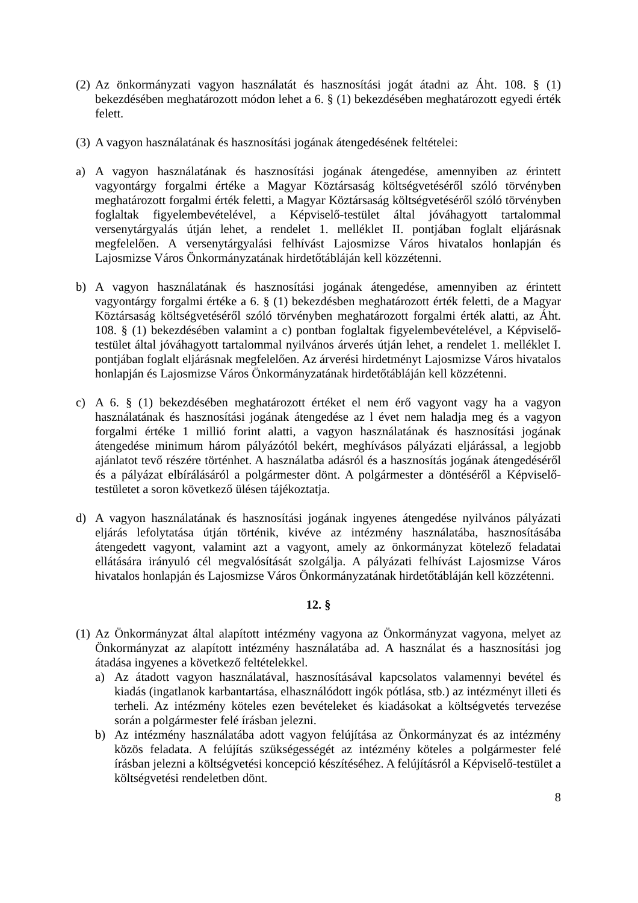(2) Az önkormányzati vagyon használatát és hasznosítási jogát átadni az Áht. 108. § (1) bekezdésében meghatározott módon lehet a 6. § (1) bekezdésében meghatározott egyedi érték felett.
(3) A vagyon használatának és hasznosítási jogának átengedésének feltételei:
a) A vagyon használatának és hasznosítási jogának átengedése, amennyiben az érintett vagyontárgy forgalmi értéke a Magyar Köztársaság költségvetéséről szóló törvényben meghatározott forgalmi érték feletti, a Magyar Köztársaság költségvetéséről szóló törvényben foglaltak figyelembevételével, a Képviselő-testület által jóváhagyott tartalommal versenytárgyalás útján lehet, a rendelet 1. melléklet II. pontjában foglalt eljárásnak megfelelően. A versenytárgyalási felhívást Lajosmizse Város hivatalos honlapján és Lajosmizse Város Önkormányzatának hirdetőtábláján kell közzétenni.
b) A vagyon használatának és hasznosítási jogának átengedése, amennyiben az érintett vagyontárgy forgalmi értéke a 6. § (1) bekezdésben meghatározott érték feletti, de a Magyar Köztársaság költségvetéséről szóló törvényben meghatározott forgalmi érték alatti, az Áht. 108. § (1) bekezdésében valamint a c) pontban foglaltak figyelembevételével, a Képviselő-testület által jóváhagyott tartalommal nyilvános árverés útján lehet, a rendelet 1. melléklet I. pontjában foglalt eljárásnak megfelelően. Az árverési hirdetményt Lajosmizse Város hivatalos honlapján és Lajosmizse Város Önkormányzatának hirdetőtábláján kell közzétenni.
c) A 6. § (1) bekezdésében meghatározott értéket el nem érő vagyont vagy ha a vagyon használatának és hasznosítási jogának átengedése az l évet nem haladja meg és a vagyon forgalmi értéke 1 millió forint alatti, a vagyon használatának és hasznosítási jogának átengedése minimum három pályázótól bekért, meghívásos pályázati eljárással, a legjobb ajánlatot tevő részére történhet. A használatba adásról és a hasznosítás jogának átengedéséről és a pályázat elbírálásáról a polgármester dönt. A polgármester a döntéséről a Képviselő-testületet a soron következő ülésen tájékoztatja.
d) A vagyon használatának és hasznosítási jogának ingyenes átengedése nyilvános pályázati eljárás lefolytatása útján történik, kivéve az intézmény használatába, hasznosításába átengedett vagyont, valamint azt a vagyont, amely az önkormányzat kötelező feladatai ellátására irányuló cél megvalósítását szolgálja. A pályázati felhívást Lajosmizse Város hivatalos honlapján és Lajosmizse Város Önkormányzatának hirdetőtábláján kell közzétenni.
12. §
(1) Az Önkormányzat által alapított intézmény vagyona az Önkormányzat vagyona, melyet az Önkormányzat az alapított intézmény használatába ad. A használat és a hasznosítási jog átadása ingyenes a következő feltételekkel.
a) Az átadott vagyon használatával, hasznosításával kapcsolatos valamennyi bevétel és kiadás (ingatlanok karbantartása, elhasználódott ingók pótlása, stb.) az intézményt illeti és terheli. Az intézmény köteles ezen bevételeket és kiadásokat a költségvetés tervezése során a polgármester felé írásban jelezni.
b) Az intézmény használatába adott vagyon felújítása az Önkormányzat és az intézmény közös feladata. A felújítás szükségességét az intézmény köteles a polgármester felé írásban jelezni a költségvetési koncepció készítéséhez. A felújításról a Képviselő-testület a költségvetési rendeletben dönt.
8